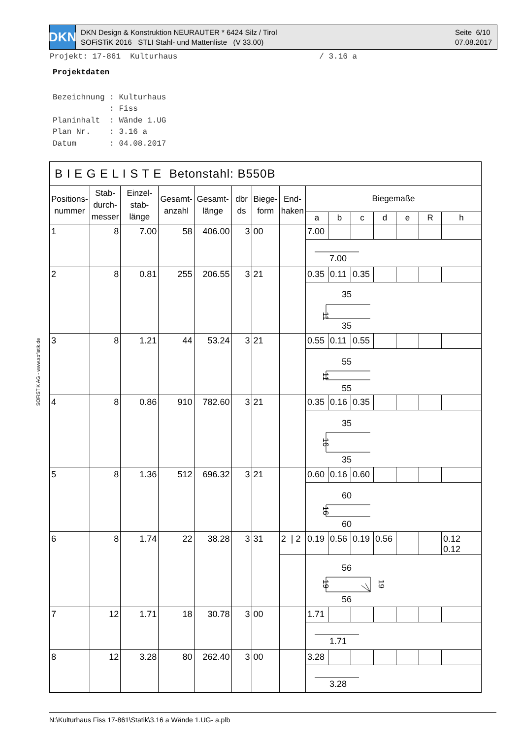DKN
DKN Design & Konstruktion NEURAUTER * 6424 Silz / Tirol
SOFiSTiK 2016 STLI Stahl- und Mattenliste (V 33.00)
Seite 6/10
07.08.2017
Projekt: 17-861 Kulturhaus / 3.16 a
Projektdaten
Bezeichnung : Kulturhaus : Fiss Planinhalt : Wände 1.UG Plan Nr. : 3.16 a Datum : 04.08.2017
SOFiSTiK AG - www.sofistik.de
| B I E G E L I S T E Betonstahl: B550B | | | | | | | | | | | | | | |
| --- | --- | --- | --- | --- | --- | --- | --- | --- | --- | --- | --- | --- | --- | --- |
| Positions- nummer | Stab- durch- messer | Einzel- stab- länge | Gesamt- anzahl | Gesamt- länge | dbr ds | Biege- form | End- haken | Biegemaße | | | | | | |
| | | | | | | | | a | b | c | d | e | R | h |
| 1 | 8 | 7.00 | 58 | 406.00 | 3 | 00 | | 7.00 | | | | | | |
| | | | | | | | | 7.00 | | | | | | |
| 2 | 8 | 0.81 | 255 | 206.55 | 3 | 21 | | 0.35 | 0.11 | 0.35 | | | | |
| | | | | | | | | 35 35 11 | | | | | | |
| 3 | 8 | 1.21 | 44 | 53.24 | 3 | 21 | | 0.55 | 0.11 | 0.55 | | | | |
| | | | | | | | | 55 55 11 | | | | | | |
| 4 | 8 | 0.86 | 910 | 782.60 | 3 | 21 | | 0.35 | 0.16 | 0.35 | | | | |
| | | | | | | | | 35 35 16 | | | | | | |
| 5 | 8 | 1.36 | 512 | 696.32 | 3 | 21 | | 0.60 | 0.16 | 0.60 | | | | |
| | | | | | | | | 60 60 16 | | | | | | |
| 6 | 8 | 1.74 | 22 | 38.28 | 3 | 31 | 2 / 2 | 0.19 | 0.56 | 0.19 | 0.56 | | | 0.12 0.12 |
| | | | | | | | | 56 56 19 19 | | | | | | |
| 7 | 12 | 1.71 | 18 | 30.78 | 3 | 00 | | 1.71 | | | | | | |
| | | | | | | | | 1.71 | | | | | | |
| 8 | 12 | 3.28 | 80 | 262.40 | 3 | 00 | | 3.28 | | | | | | |
| | | | | | | | | 3.28 | | | | | | |
N:\Kulturhaus Fiss 17-861\Statik\3.16 a Wände 1.UG- a.plb